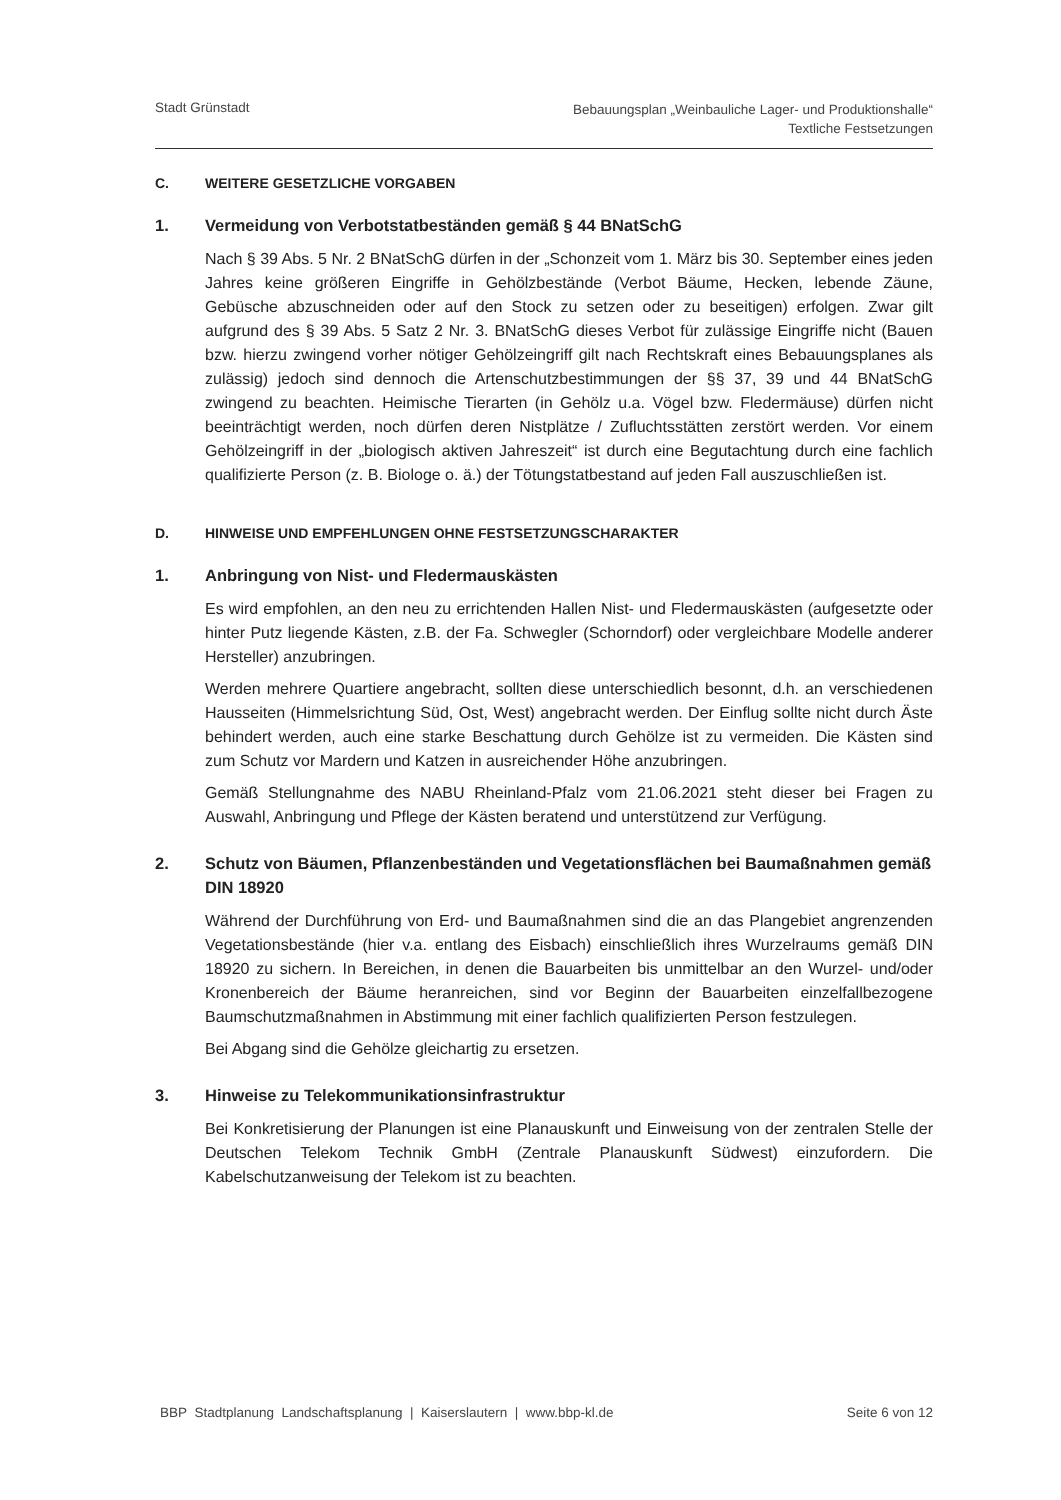Stadt Grünstadt
Bebauungsplan „Weinbauliche Lager- und Produktionshalle“
Textliche Festsetzungen
C. WEITERE GESETZLICHE VORGABEN
1. Vermeidung von Verbotstatbeständen gemäß § 44 BNatSchG
Nach § 39 Abs. 5 Nr. 2 BNatSchG dürfen in der „Schonzeit vom 1. März bis 30. September eines jeden Jahres keine größeren Eingriffe in Gehölzbestände (Verbot Bäume, Hecken, lebende Zäune, Gebüsche abzuschneiden oder auf den Stock zu setzen oder zu beseitigen) erfolgen. Zwar gilt aufgrund des § 39 Abs. 5 Satz 2 Nr. 3. BNatSchG dieses Verbot für zulässige Eingriffe nicht (Bauen bzw. hierzu zwingend vorher nötiger Gehölzeingriff gilt nach Rechtskraft eines Bebauungsplanes als zulässig) jedoch sind dennoch die Artenschutzbestimmungen der §§ 37, 39 und 44 BNatSchG zwingend zu beachten. Heimische Tierarten (in Gehölz u.a. Vögel bzw. Fledermäuse) dürfen nicht beeinträchtigt werden, noch dürfen deren Nistplätze / Zufluchtsstätten zerstört werden. Vor einem Gehölzeingriff in der „biologisch aktiven Jahreszeit“ ist durch eine Begutachtung durch eine fachlich qualifizierte Person (z. B. Biologe o. ä.) der Tötungstatbestand auf jeden Fall auszuschließen ist.
D. HINWEISE UND EMPFEHLUNGEN OHNE FESTSETZUNGSCHARAKTER
1. Anbringung von Nist- und Fledermauskästen
Es wird empfohlen, an den neu zu errichtenden Hallen Nist- und Fledermauskästen (aufgesetzte oder hinter Putz liegende Kästen, z.B. der Fa. Schwegler (Schorndorf) oder vergleichbare Modelle anderer Hersteller) anzubringen.
Werden mehrere Quartiere angebracht, sollten diese unterschiedlich besonnt, d.h. an verschiedenen Hausseiten (Himmelsrichtung Süd, Ost, West) angebracht werden. Der Einflug sollte nicht durch Äste behindert werden, auch eine starke Beschattung durch Gehölze ist zu vermeiden. Die Kästen sind zum Schutz vor Mardern und Katzen in ausreichender Höhe anzubringen.
Gemäß Stellungnahme des NABU Rheinland-Pfalz vom 21.06.2021 steht dieser bei Fragen zu Auswahl, Anbringung und Pflege der Kästen beratend und unterstützend zur Verfügung.
2. Schutz von Bäumen, Pflanzenbeständen und Vegetationsflächen bei Baumaßnahmen gemäß DIN 18920
Während der Durchführung von Erd- und Baumaßnahmen sind die an das Plangebiet angrenzenden Vegetationsbestände (hier v.a. entlang des Eisbach) einschließlich ihres Wurzelraums gemäß DIN 18920 zu sichern. In Bereichen, in denen die Bauarbeiten bis unmittelbar an den Wurzel- und/oder Kronenbereich der Bäume heranreichen, sind vor Beginn der Bauarbeiten einzelfallbezogene Baumschutzmaßnahmen in Abstimmung mit einer fachlich qualifizierten Person festzulegen.
Bei Abgang sind die Gehölze gleichartig zu ersetzen.
3. Hinweise zu Telekommunikationsinfrastruktur
Bei Konkretisierung der Planungen ist eine Planauskunft und Einweisung von der zentralen Stelle der Deutschen Telekom Technik GmbH (Zentrale Planauskunft Südwest) einzufordern. Die Kabelschutzanweisung der Telekom ist zu beachten.
BBP Stadtplanung Landschaftsplanung | Kaiserslautern | www.bbp-kl.de
Seite 6 von 12